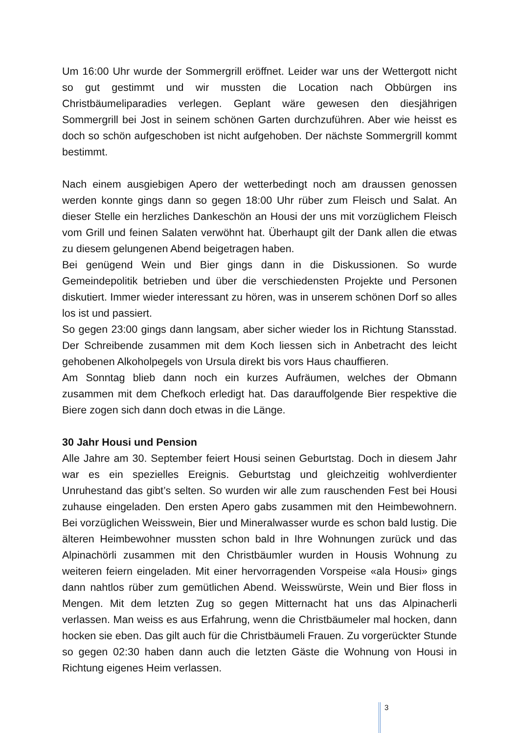Um 16:00 Uhr wurde der Sommergrill eröffnet. Leider war uns der Wettergott nicht so gut gestimmt und wir mussten die Location nach Obbürgen ins Christbäumeliparadies verlegen. Geplant wäre gewesen den diesjährigen Sommergrill bei Jost in seinem schönen Garten durchzuführen. Aber wie heisst es doch so schön aufgeschoben ist nicht aufgehoben. Der nächste Sommergrill kommt bestimmt.
Nach einem ausgiebigen Apero der wetterbedingt noch am draussen genossen werden konnte gings dann so gegen 18:00 Uhr rüber zum Fleisch und Salat. An dieser Stelle ein herzliches Dankeschön an Housi der uns mit vorzüglichem Fleisch vom Grill und feinen Salaten verwöhnt hat. Überhaupt gilt der Dank allen die etwas zu diesem gelungenen Abend beigetragen haben.
Bei genügend Wein und Bier gings dann in die Diskussionen. So wurde Gemeindepolitik betrieben und über die verschiedensten Projekte und Personen diskutiert. Immer wieder interessant zu hören, was in unserem schönen Dorf so alles los ist und passiert.
So gegen 23:00 gings dann langsam, aber sicher wieder los in Richtung Stansstad. Der Schreibende zusammen mit dem Koch liessen sich in Anbetracht des leicht gehobenen Alkoholpegels von Ursula direkt bis vors Haus chauffieren.
Am Sonntag blieb dann noch ein kurzes Aufräumen, welches der Obmann zusammen mit dem Chefkoch erledigt hat. Das darauffolgende Bier respektive die Biere zogen sich dann doch etwas in die Länge.
30 Jahr Housi und Pension
Alle Jahre am 30. September feiert Housi seinen Geburtstag. Doch in diesem Jahr war es ein spezielles Ereignis. Geburtstag und gleichzeitig wohlverdienter Unruhestand das gibt’s selten. So wurden wir alle zum rauschenden Fest bei Housi zuhause eingeladen. Den ersten Apero gabs zusammen mit den Heimbewohnern. Bei vorzüglichen Weisswein, Bier und Mineralwasser wurde es schon bald lustig. Die älteren Heimbewohner mussten schon bald in Ihre Wohnungen zurück und das Alpinachörli zusammen mit den Christbäumler wurden in Housis Wohnung zu weiteren feiern eingeladen. Mit einer hervorragenden Vorspeise «ala Housi» gings dann nahtlos rüber zum gemütlichen Abend. Weisswürste, Wein und Bier floss in Mengen. Mit dem letzten Zug so gegen Mitternacht hat uns das Alpinacherli verlassen. Man weiss es aus Erfahrung, wenn die Christbäumeler mal hocken, dann hocken sie eben. Das gilt auch für die Christbäumeli Frauen. Zu vorgerückter Stunde so gegen 02:30 haben dann auch die letzten Gäste die Wohnung von Housi in Richtung eigenes Heim verlassen.
3